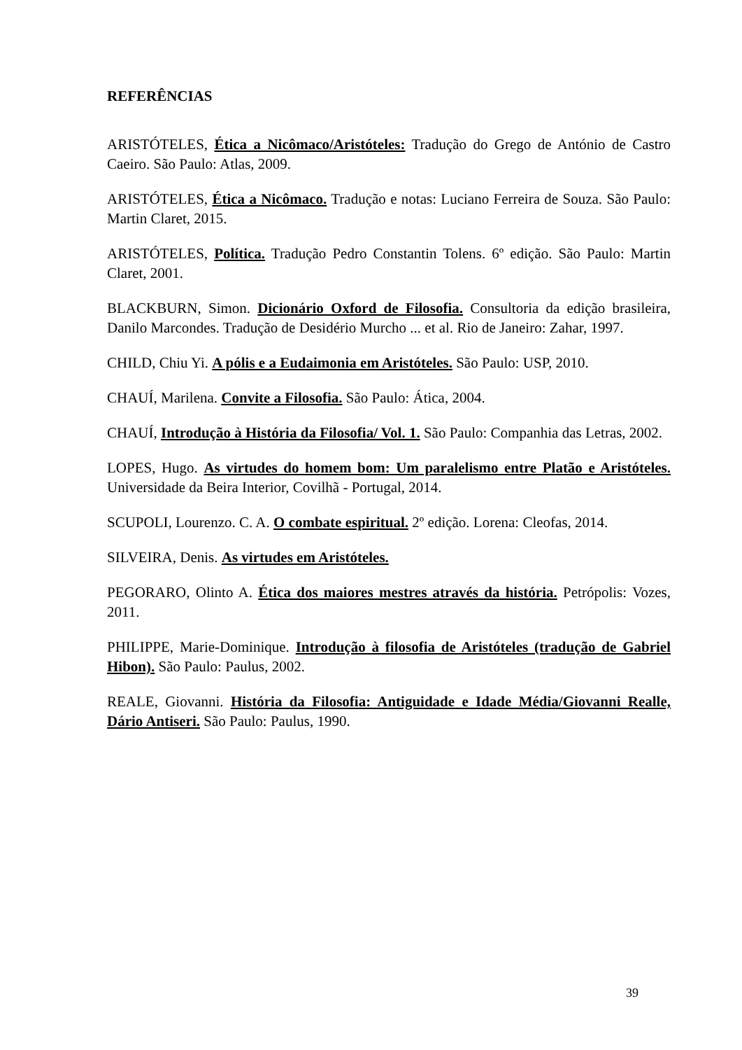REFERÊNCIAS
ARISTÓTELES, Ética a Nicômaco/Aristóteles: Tradução do Grego de António de Castro Caeiro. São Paulo: Atlas, 2009.
ARISTÓTELES, Ética a Nicômaco. Tradução e notas: Luciano Ferreira de Souza. São Paulo: Martin Claret, 2015.
ARISTÓTELES, Política. Tradução Pedro Constantin Tolens. 6º edição. São Paulo: Martin Claret, 2001.
BLACKBURN, Simon. Dicionário Oxford de Filosofia. Consultoria da edição brasileira, Danilo Marcondes. Tradução de Desidério Murcho ... et al. Rio de Janeiro: Zahar, 1997.
CHILD, Chiu Yi. A pólis e a Eudaimonia em Aristóteles. São Paulo: USP, 2010.
CHAUÍ, Marilena. Convite a Filosofia. São Paulo: Ática, 2004.
CHAUÍ, Introdução à História da Filosofia/ Vol. 1. São Paulo: Companhia das Letras, 2002.
LOPES, Hugo. As virtudes do homem bom: Um paralelismo entre Platão e Aristóteles. Universidade da Beira Interior, Covilhã - Portugal, 2014.
SCUPOLI, Lourenzo. C. A. O combate espiritual. 2º edição. Lorena: Cleofas, 2014.
SILVEIRA, Denis. As virtudes em Aristóteles.
PEGORARO, Olinto A. Ética dos maiores mestres através da história. Petrópolis: Vozes, 2011.
PHILIPPE, Marie-Dominique. Introdução à filosofia de Aristóteles (tradução de Gabriel Hibon). São Paulo: Paulus, 2002.
REALE, Giovanni. História da Filosofia: Antiguidade e Idade Média/Giovanni Realle, Dário Antiseri. São Paulo: Paulus, 1990.
39